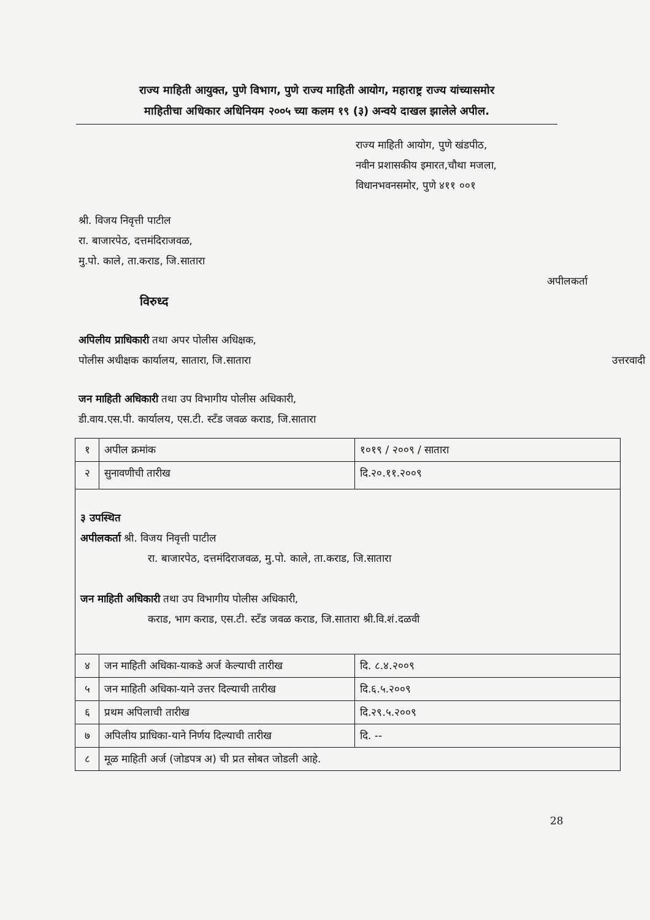राज्य माहिती आयुक्त, पुणे विभाग, पुणे राज्य माहिती आयोग, महाराष्ट्र राज्य यांच्यासमोर
माहितीचा अधिकार अधिनियम २००५ च्या कलम १९ (३) अन्वये दाखल झालेले अपील.
राज्य माहिती आयोग, पुणे खंडपीठ,
नवीन प्रशासकीय इमारत,चौथा मजला,
विधानभवनसमोर, पुणे ४११ ००१
श्री. विजय निवृत्ती पाटील
रा. बाजारपेठ, दत्तमंदिराजवळ,
मु.पो. काले, ता.कराड, जि.सातारा
अपीलकर्ता
विरुध्द
अपिलीय प्राधिकारी तथा अपर पोलीस अधिक्षक,
पोलीस अधीक्षक कार्यालय, सातारा, जि.सातारा उत्तरवादी
जन माहिती अधिकारी तथा उप विभागीय पोलीस अधिकारी,
डी.वाय.एस.पी. कार्यालय, एस.टी. स्टँड जवळ कराड, जि.सातारा
| १ | अपील क्रमांक | १०१९ / २००९ / सातारा |
| २ | सुनावणीची तारीख | दि.२०.११.२००९ |
| ३ उपस्थित अपीलकर्ता श्री. विजय निवृत्ती पाटील रा. बाजारपेठ, दत्तमंदिराजवळ, मु.पो. काले, ता.कराड, जि.सातारा जन माहिती अधिकारी तथा उप विभागीय पोलीस अधिकारी, कराड, भाग कराड, एस.टी. स्टँड जवळ कराड, जि.सातारा श्री.वि.शं.दळवी | | |
| ४ | जन माहिती अधिका-याकडे अर्ज केल्याची तारीख | दि. ८.४.२००९ |
| ५ | जन माहिती अधिका-याने उत्तर दिल्याची तारीख | दि.६.५.२००९ |
| ६ | प्रथम अपिलाची तारीख | दि.२९.५.२००९ |
| ७ | अपिलीय प्राधिका-याने निर्णय दिल्याची तारीख | दि. -- |
| ८ | मूळ माहिती अर्ज (जोडपत्र अ) ची प्रत सोबत जोडली आहे. | |
28